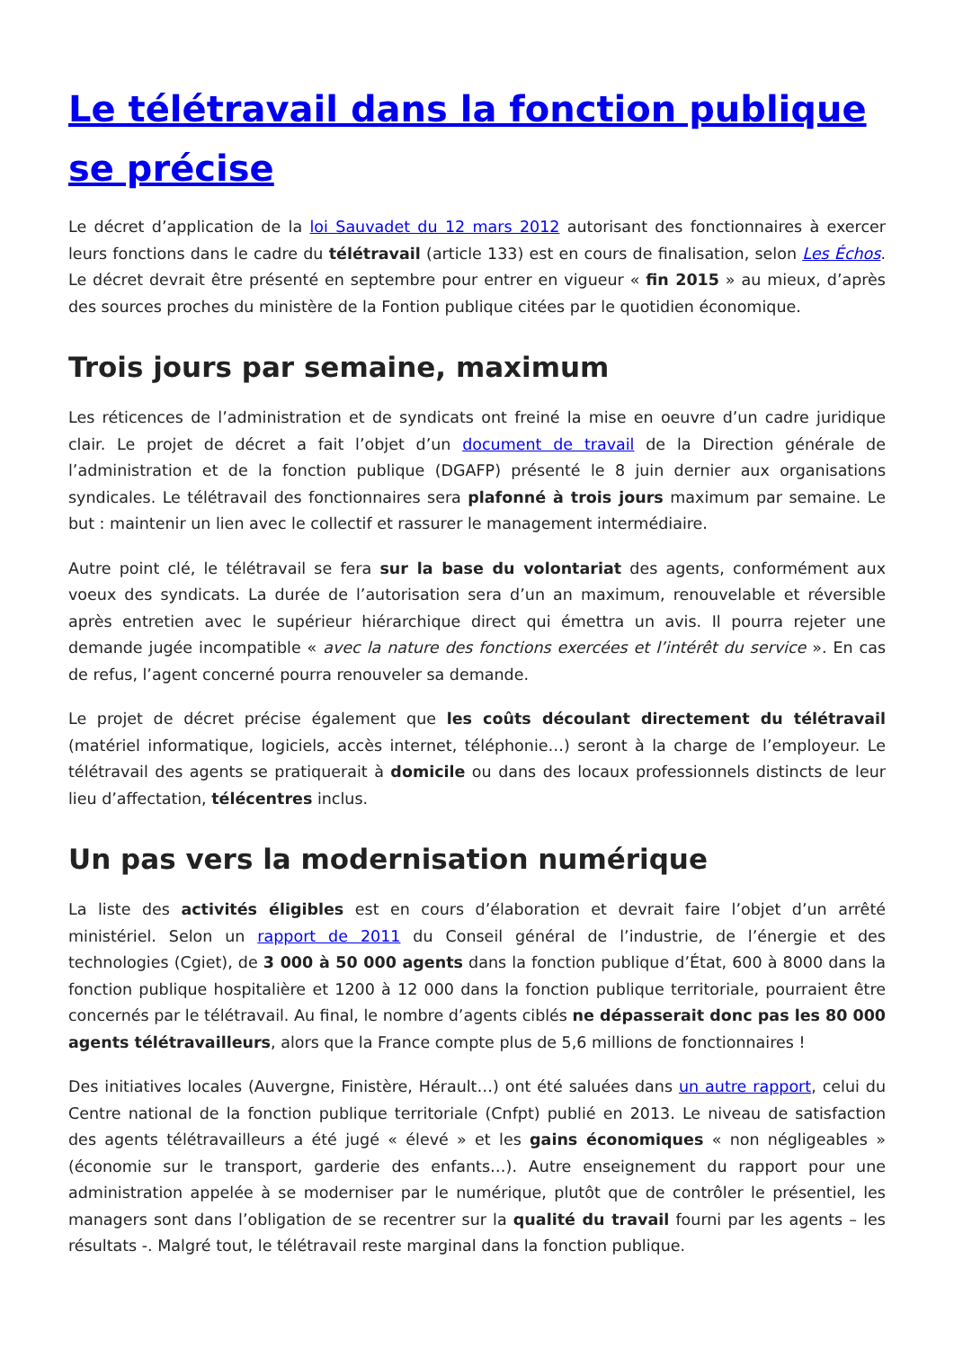Le télétravail dans la fonction publique se précise
Le décret d’application de la loi Sauvadet du 12 mars 2012 autorisant des fonctionnaires à exercer leurs fonctions dans le cadre du télétravail (article 133) est en cours de finalisation, selon Les Échos. Le décret devrait être présenté en septembre pour entrer en vigueur « fin 2015 » au mieux, d’après des sources proches du ministère de la Fontion publique citées par le quotidien économique.
Trois jours par semaine, maximum
Les réticences de l’administration et de syndicats ont freiné la mise en oeuvre d’un cadre juridique clair. Le projet de décret a fait l’objet d’un document de travail de la Direction générale de l’administration et de la fonction publique (DGAFP) présenté le 8 juin dernier aux organisations syndicales. Le télétravail des fonctionnaires sera plafonné à trois jours maximum par semaine. Le but : maintenir un lien avec le collectif et rassurer le management intermédiaire.
Autre point clé, le télétravail se fera sur la base du volontariat des agents, conformément aux voeux des syndicats. La durée de l’autorisation sera d’un an maximum, renouvelable et réversible après entretien avec le supérieur hiérarchique direct qui émettra un avis. Il pourra rejeter une demande jugée incompatible « avec la nature des fonctions exercées et l’intérêt du service ». En cas de refus, l’agent concerné pourra renouveler sa demande.
Le projet de décret précise également que les coûts découlant directement du télétravail (matériel informatique, logiciels, accès internet, téléphonie…) seront à la charge de l’employeur. Le télétravail des agents se pratiquerait à domicile ou dans des locaux professionnels distincts de leur lieu d’affectation, télécentres inclus.
Un pas vers la modernisation numérique
La liste des activités éligibles est en cours d’élaboration et devrait faire l’objet d’un arrêté ministériel. Selon un rapport de 2011 du Conseil général de l’industrie, de l’énergie et des technologies (Cgiet), de 3 000 à 50 000 agents dans la fonction publique d’État, 600 à 8000 dans la fonction publique hospitalière et 1200 à 12 000 dans la fonction publique territoriale, pourraient être concernés par le télétravail. Au final, le nombre d’agents ciblés ne dépasserait donc pas les 80 000 agents télétravailleurs, alors que la France compte plus de 5,6 millions de fonctionnaires !
Des initiatives locales (Auvergne, Finistère, Hérault…) ont été saluées dans un autre rapport, celui du Centre national de la fonction publique territoriale (Cnfpt) publié en 2013. Le niveau de satisfaction des agents télétravailleurs a été jugé « élevé » et les gains économiques « non négligeables » (économie sur le transport, garderie des enfants…). Autre enseignement du rapport pour une administration appelée à se moderniser par le numérique, plutôt que de contrôler le présentiel, les managers sont dans l’obligation de se recentrer sur la qualité du travail fourni par les agents – les résultats -. Malgré tout, le télétravail reste marginal dans la fonction publique.